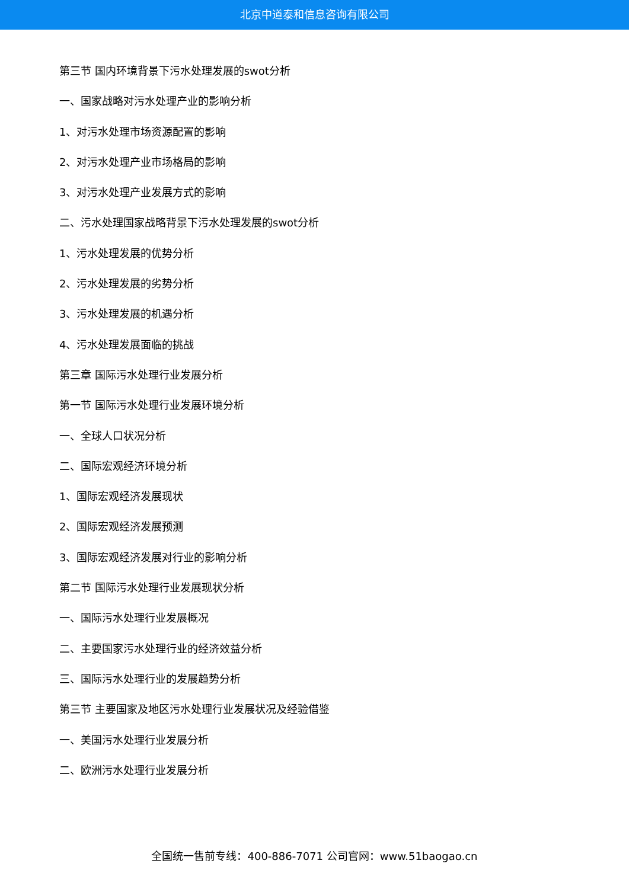北京中道泰和信息咨询有限公司
第三节 国内环境背景下污水处理发展的swot分析
一、国家战略对污水处理产业的影响分析
1、对污水处理市场资源配置的影响
2、对污水处理产业市场格局的影响
3、对污水处理产业发展方式的影响
二、污水处理国家战略背景下污水处理发展的swot分析
1、污水处理发展的优势分析
2、污水处理发展的劣势分析
3、污水处理发展的机遇分析
4、污水处理发展面临的挑战
第三章 国际污水处理行业发展分析
第一节 国际污水处理行业发展环境分析
一、全球人口状况分析
二、国际宏观经济环境分析
1、国际宏观经济发展现状
2、国际宏观经济发展预测
3、国际宏观经济发展对行业的影响分析
第二节 国际污水处理行业发展现状分析
一、国际污水处理行业发展概况
二、主要国家污水处理行业的经济效益分析
三、国际污水处理行业的发展趋势分析
第三节 主要国家及地区污水处理行业发展状况及经验借鉴
一、美国污水处理行业发展分析
二、欧洲污水处理行业发展分析
全国统一售前专线：400-886-7071 公司官网：www.51baogao.cn